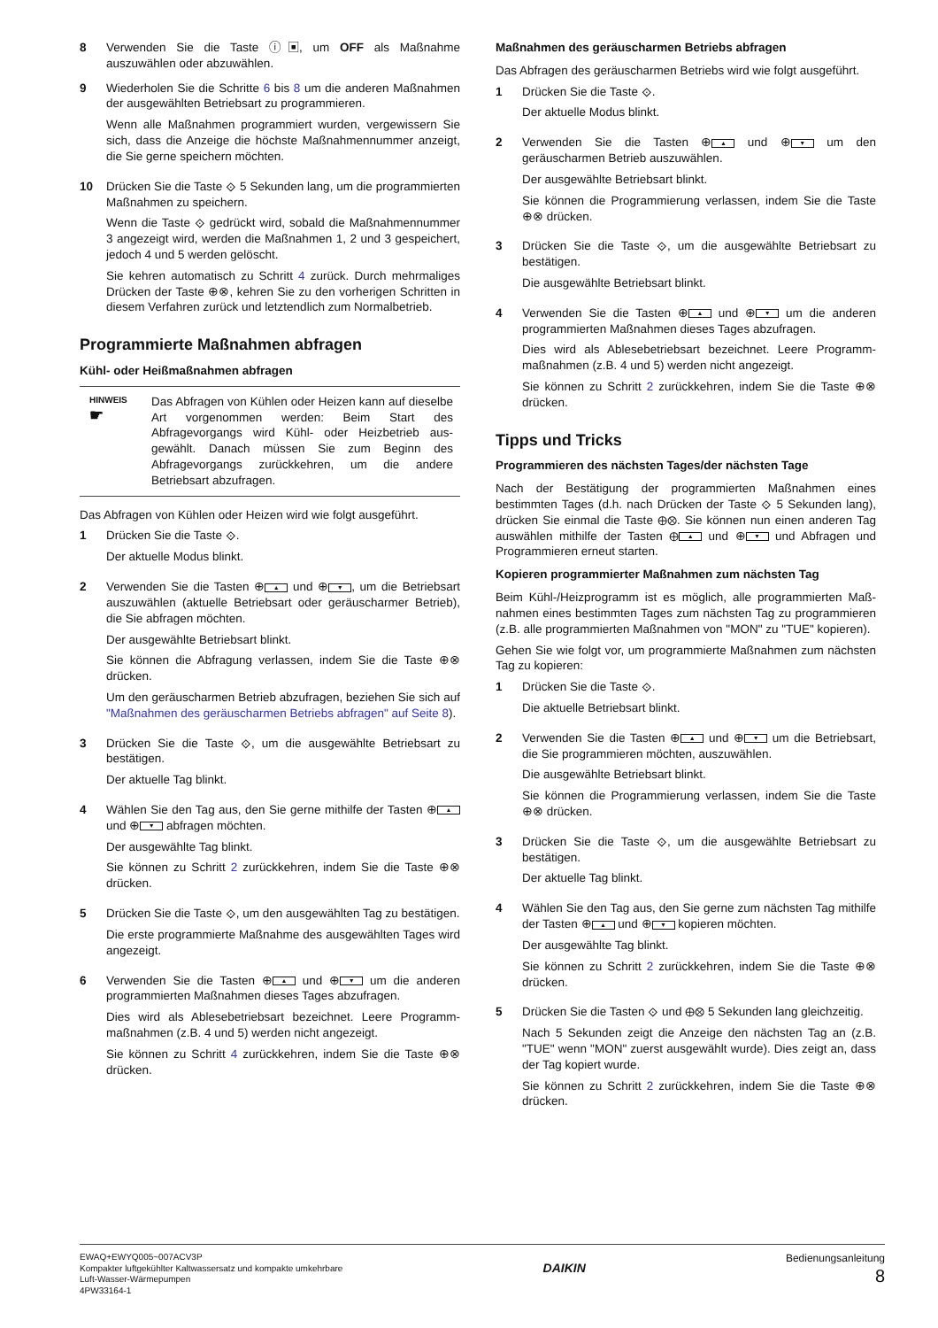8 Verwenden Sie die Taste ⓘ▣, um OFF als Maßnahme auszuwählen oder abzuwählen.
9 Wiederholen Sie die Schritte 6 bis 8 um die anderen Maß­nahmen der ausgewählten Betriebsart zu programmieren.
Wenn alle Maßnahmen programmiert wurden, vergewissern Sie sich, dass die Anzeige die höchste Maßnahmennummer anzeigt, die Sie gerne speichern möchten.
10 Drücken Sie die Taste ⟐ 5 Sekunden lang, um die programmier­ten Maßnahmen zu speichern.
Wenn die Taste ⟐ gedrückt wird, sobald die Maßnahmen­nummer 3 angezeigt wird, werden die Maßnahmen 1, 2 und 3 gespeichert, jedoch 4 und 5 werden gelöscht.
Sie kehren automatisch zu Schritt 4 zurück. Durch mehrmaliges Drücken der Taste ⊕⊗, kehren Sie zu den vorherigen Schritten in diesem Verfahren zurück und letztendlich zum Normalbetrieb.
Programmierte Maßnahmen abfragen
Kühl- oder Heißmaßnahmen abfragen
HINWEIS
☛
Das Abfragen von Kühlen oder Heizen kann auf dieselbe Art vorgenommen werden: Beim Start des Abfragevorgangs wird Kühl- oder Heizbetrieb aus­gewählt. Danach müssen Sie zum Beginn des Abfragevorgangs zurückkehren, um die andere Betriebsart abzufragen.
Das Abfragen von Kühlen oder Heizen wird wie folgt ausgeführt.
1 Drücken Sie die Taste ⟐.
Der aktuelle Modus blinkt.
2 Verwenden Sie die Tasten ⊕ ▲ und ⊕ ▼, um die Betriebsart auszuwählen (aktuelle Betriebsart oder geräuscharmer Betrieb), die Sie abfragen möchten.
Der ausgewählte Betriebsart blinkt.
Sie können die Abfragung verlassen, indem Sie die Taste ⊕⊗ drücken.
Um den geräuscharmen Betrieb abzufragen, beziehen Sie sich auf "Maßnahmen des geräuscharmen Betriebs abfragen" auf Seite 8).
3 Drücken Sie die Taste ⟐, um die ausgewählte Betriebsart zu bestätigen.
Der aktuelle Tag blinkt.
4 Wählen Sie den Tag aus, den Sie gerne mithilfe der Tasten ⊕ ▲ und ⊕ ▼ abfragen möchten.
Der ausgewählte Tag blinkt.
Sie können zu Schritt 2 zurückkehren, indem Sie die Taste ⊕⊗ drücken.
5 Drücken Sie die Taste ⟐, um den ausgewählten Tag zu bestätigen.
Die erste programmierte Maßnahme des ausgewählten Tages wird angezeigt.
6 Verwenden Sie die Tasten ⊕ ▲ und ⊕ ▼ um die anderen programmierten Maßnahmen dieses Tages abzufragen.
Dies wird als Ablesebetriebsart bezeichnet. Leere Programm­maßnahmen (z.B. 4 und 5) werden nicht angezeigt.
Sie können zu Schritt 4 zurückkehren, indem Sie die Taste ⊕⊗ drücken.
Maßnahmen des geräuscharmen Betriebs abfragen
Das Abfragen des geräuscharmen Betriebs wird wie folgt ausgeführt.
1 Drücken Sie die Taste ⟐.
Der aktuelle Modus blinkt.
2 Verwenden Sie die Tasten ⊕ ▲ und ⊕ ▼ um den geräuscharmen Betrieb auszuwählen.
Der ausgewählte Betriebsart blinkt.
Sie können die Programmierung verlassen, indem Sie die Taste ⊕⊗ drücken.
3 Drücken Sie die Taste ⟐, um die ausgewählte Betriebsart zu bestätigen.
Die ausgewählte Betriebsart blinkt.
4 Verwenden Sie die Tasten ⊕ ▲ und ⊕ ▼ um die anderen programmierten Maßnahmen dieses Tages abzufragen.
Dies wird als Ablesebetriebsart bezeichnet. Leere Programm­maßnahmen (z.B. 4 und 5) werden nicht angezeigt.
Sie können zu Schritt 2 zurückkehren, indem Sie die Taste ⊕⊗ drücken.
Tipps und Tricks
Programmieren des nächsten Tages/der nächsten Tage
Nach der Bestätigung der programmierten Maßnahmen eines bestimmten Tages (d.h. nach Drücken der Taste ⟐ 5 Sekunden lang), drücken Sie einmal die Taste ⊕⊗. Sie können nun einen anderen Tag auswählen mithilfe der Tasten ⊕ ▲ und ⊕ ▼ und Abfragen und Programmieren erneut starten.
Kopieren programmierter Maßnahmen zum nächsten Tag
Beim Kühl-/Heizprogramm ist es möglich, alle programmierten Maß­nahmen eines bestimmten Tages zum nächsten Tag zu programmieren (z.B. alle programmierten Maßnahmen von "MON" zu "TUE" kopieren).
Gehen Sie wie folgt vor, um programmierte Maßnahmen zum nächsten Tag zu kopieren:
1 Drücken Sie die Taste ⟐.
Die aktuelle Betriebsart blinkt.
2 Verwenden Sie die Tasten ⊕ ▲ und ⊕ ▼ um die Betriebsart, die Sie programmieren möchten, auszuwählen.
Die ausgewählte Betriebsart blinkt.
Sie können die Programmierung verlassen, indem Sie die Taste ⊕⊗ drücken.
3 Drücken Sie die Taste ⟐, um die ausgewählte Betriebsart zu bestätigen.
Der aktuelle Tag blinkt.
4 Wählen Sie den Tag aus, den Sie gerne zum nächsten Tag mithilfe der Tasten ⊕ ▲ und ⊕ ▼ kopieren möchten.
Der ausgewählte Tag blinkt.
Sie können zu Schritt 2 zurückkehren, indem Sie die Taste ⊕⊗ drücken.
5 Drücken Sie die Tasten ⟐ und ⊕⊗ 5 Sekunden lang gleichzeitig.
Nach 5 Sekunden zeigt die Anzeige den nächsten Tag an (z.B. "TUE" wenn "MON" zuerst ausgewählt wurde). Dies zeigt an, dass der Tag kopiert wurde.
Sie können zu Schritt 2 zurückkehren, indem Sie die Taste ⊕⊗ drücken.
EWAQ+EWYQ005~007ACV3P
Kompakter luftgekühlter Kaltwassersatz und kompakte umkehrbare
Luft-Wasser-Wärmepumpen
4PW33164-1
DAIKIN
Bedienungsanleitung
8